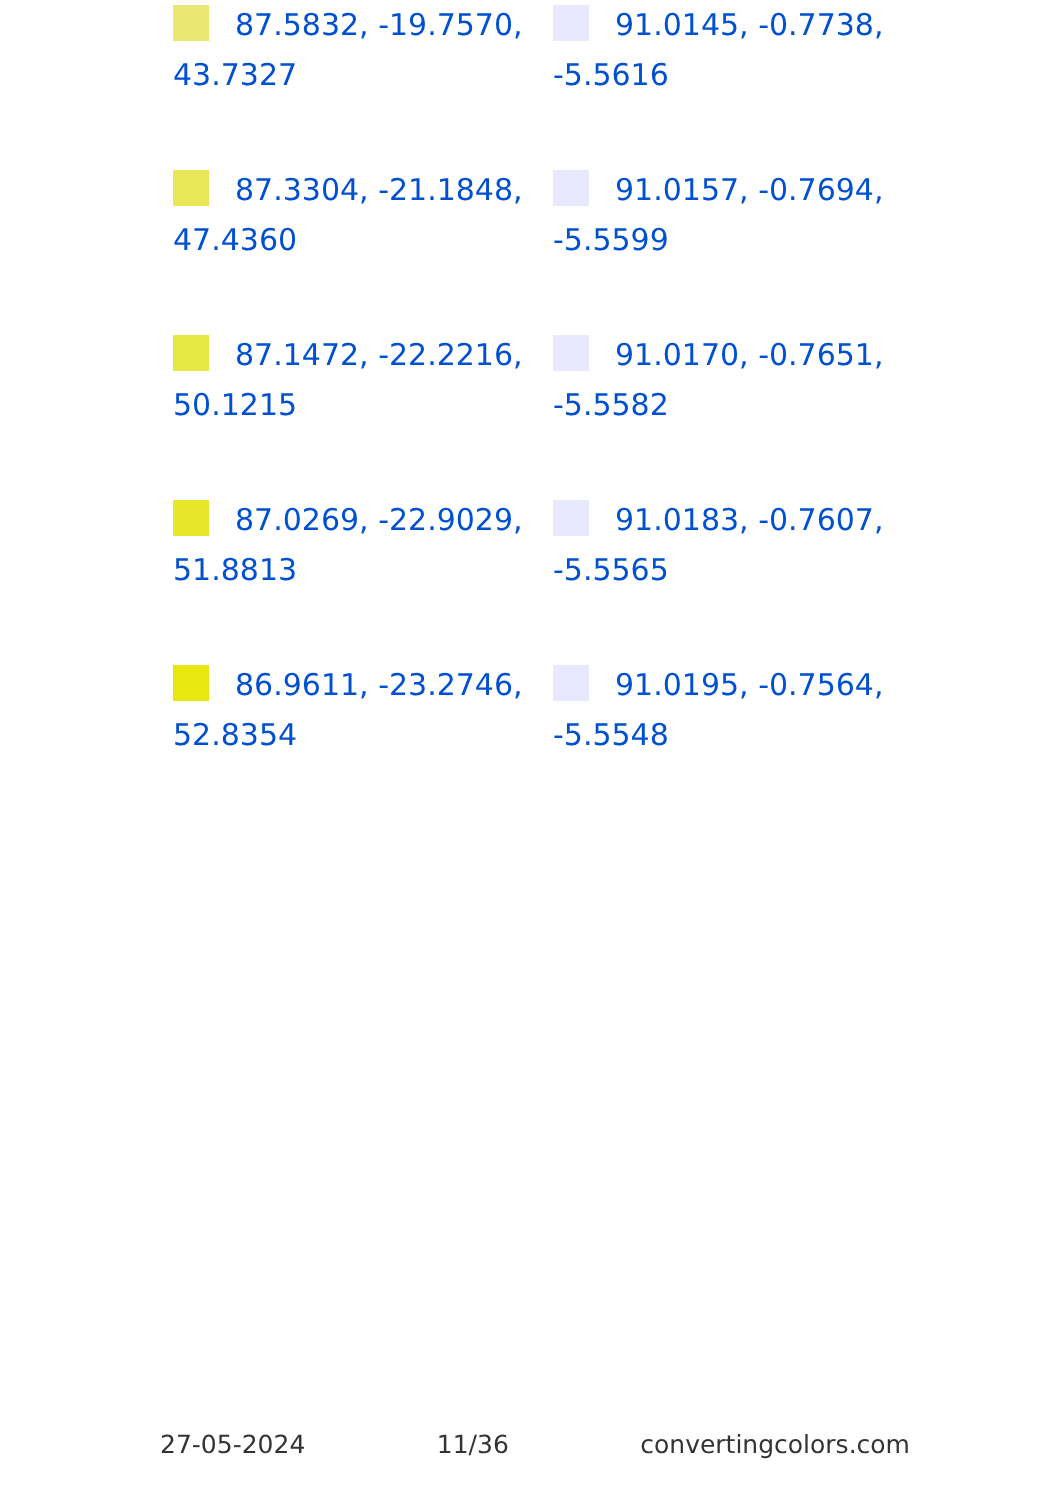87.5832, -19.7570, 43.7327
91.0145, -0.7738, -5.5616
87.3304, -21.1848, 47.4360
91.0157, -0.7694, -5.5599
87.1472, -22.2216, 50.1215
91.0170, -0.7651, -5.5582
87.0269, -22.9029, 51.8813
91.0183, -0.7607, -5.5565
86.9611, -23.2746, 52.8354
91.0195, -0.7564, -5.5548
27-05-2024 11/36 convertingcolors.com